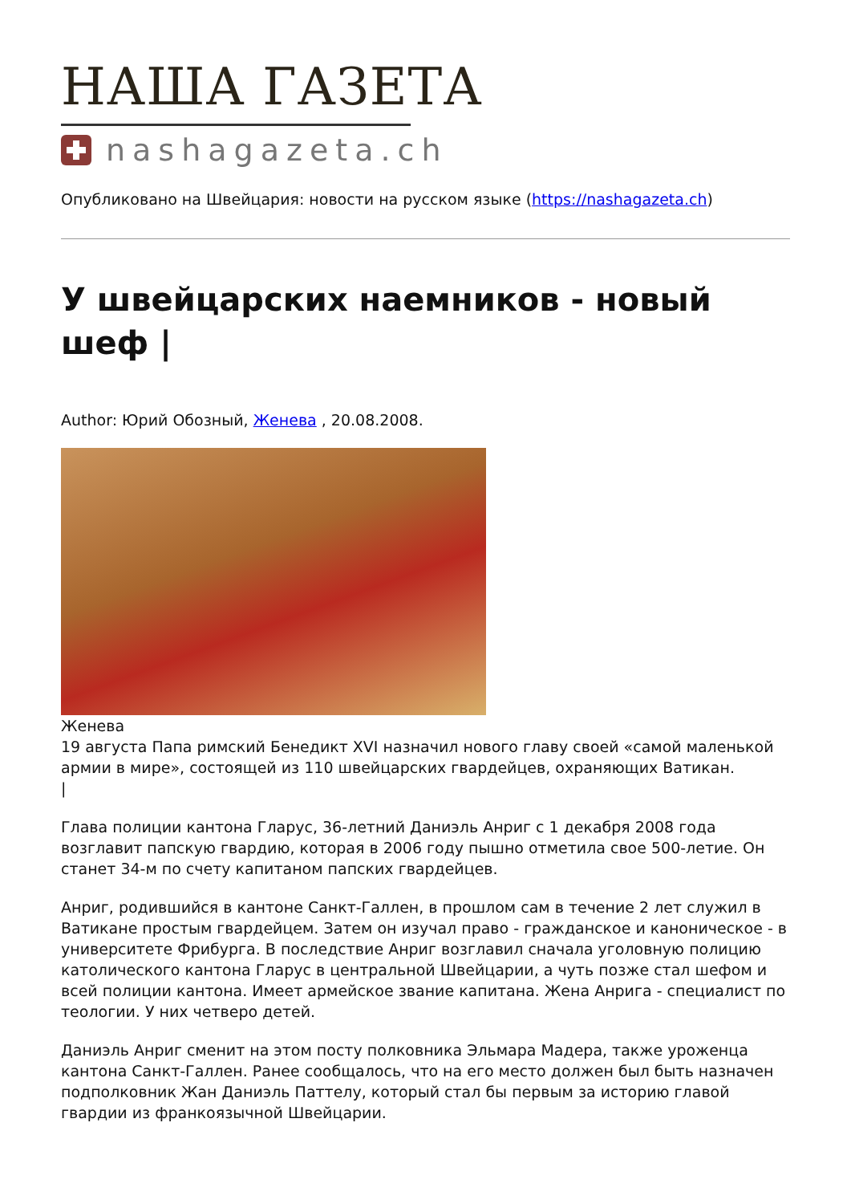НАША ГАЗЕТА
nashagazeta.ch
Опубликовано на Швейцария: новости на русском языке (https://nashagazeta.ch)
У швейцарских наемников - новый шеф |
Author: Юрий Обозный, Женева , 20.08.2008.
Женева
19 августа Папа римский Бенедикт XVI назначил нового главу своей «самой маленькой армии в мире», состоящей из 110 швейцарских гвардейцев, охраняющих Ватикан.
|
Глава полиции кантона Гларус, 36-летний Даниэль Анриг с 1 декабря 2008 года возглавит папскую гвардию, которая в 2006 году пышно отметила свое 500-летие. Он станет 34-м по счету капитаном папских гвардейцев.
Анриг, родившийся в кантоне Санкт-Галлен, в прошлом сам в течение 2 лет служил в Ватикане простым гвардейцем. Затем он изучал право - гражданское и каноническое - в университете Фрибурга. В последствие Анриг возглавил сначала уголовную полицию католического кантона Гларус в центральной Швейцарии, а чуть позже стал шефом и всей полиции кантона. Имеет армейское звание капитана. Жена Анрига - специалист по теологии. У них четверо детей.
Даниэль Анриг сменит на этом посту полковника Эльмара Мадера, также уроженца кантона Санкт-Галлен. Ранее сообщалось, что на его место должен был быть назначен подполковник Жан Даниэль Паттелу, который стал бы первым за историю главой гвардии из франкоязычной Швейцарии.